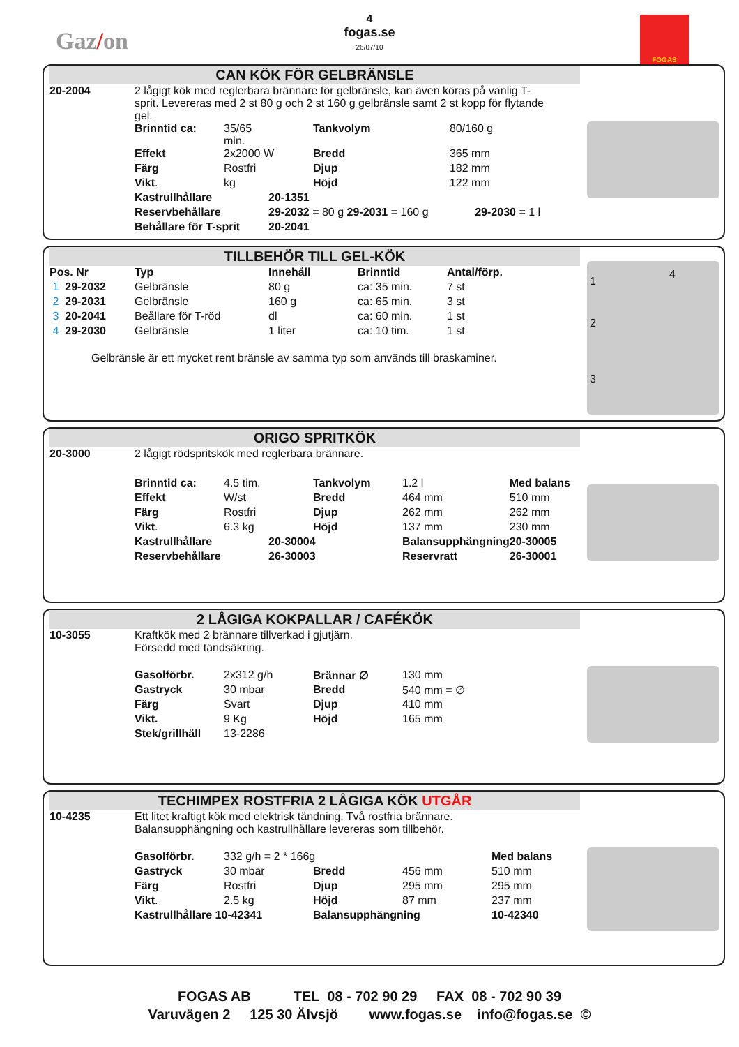Gaz/on
4
fogas.se
26/07/10
FOGAS
CAN KÖK FÖR GELBRÄNSLE
| 20-2004 | 2 lågigt kök med reglerbara brännare för gelbränsle, kan även köras på vanlig T-sprit. Levereras med 2 st 80 g och 2 st 160 g gelbränsle samt 2 st kopp för flytande gel. | | | | |
| | Brinntid ca: | 35/65 min. | | Tankvolym | 80/160 g |
| | Effekt | 2x2000 W | | Bredd | 365 mm |
| | Färg | Rostfri | | Djup | 182 mm |
| | Vikt . | kg | | Höjd | 122 mm |
| | Kastrullhållare | | 20-1351 | | |
| | Reservbehållare | | 29-2032 = 80 g 29-2031 = 160 g 29-2030 = 1 l | | |
| | Behållare för T-sprit | | 20-2041 | | |
TILLBEHÖR TILL GEL-KÖK
1
2
3
4
| Pos. Nr | Typ | Innehåll | Brinntid | Antal/förp. |
| 1 29-2032 | Gelbränsle | 80 g | ca: 35 min. | 7 st |
| 2 29-2031 | Gelbränsle | 160 g | ca: 65 min. | 3 st |
| 3 20-2041 | Beållare för T-röd | dl | ca: 60 min. | 1 st |
| 4 29-2030 | Gelbränsle | 1 liter | ca: 10 tim. | 1 st |
Gelbränsle är ett mycket rent bränsle av samma typ som används till braskaminer.
ORIGO SPRITKÖK
| 20-3000 | 2 lågigt rödspritskök med reglerbara brännare. | | | | | |
| | Brinntid ca: | 4.5 tim. | | Tankvolym | 1.2 l | Med balans |
| | Effekt | W/st | | Bredd | 464 mm | 510 mm |
| | Färg | Rostfri | | Djup | 262 mm | 262 mm |
| | Vikt . | 6.3 kg | | Höjd | 137 mm | 230 mm |
| | Kastrullhållare | | 20-30004 | | Balansupphängning | 20-30005 |
| | Reservbehållare | | 26-30003 | | Reservratt | 26-30001 |
2 LÅGIGA KOKPALLAR / CAFÉKÖK
| 10-3055 | Kraftkök med 2 brännare tillverkad i gjutjärn. Försedd med tändsäkring. | | | |
| | Gasolförbr. | 2x312 g/h | Brännar ∅ | 130 mm |
| | Gastryck | 30 mbar | Bredd | 540 mm = ∅ |
| | Färg | Svart | Djup | 410 mm |
| | Vikt. | 9 Kg | Höjd | 165 mm |
| | Stek/grillhäll | 13-2286 | | |
TECHIMPEX ROSTFRIA 2 LÅGIGA KÖK UTGÅR
| 10-4235 | Ett litet kraftigt kök med elektrisk tändning. Två rostfria brännare. Balansupphängning och kastrullhållare levereras som tillbehör. | | | | |
| | Gasolförbr. | 332 g/h = 2 * 166g | | | Med balans |
| | Gastryck | 30 mbar | Bredd | 456 mm | 510 mm |
| | Färg | Rostfri | Djup | 295 mm | 295 mm |
| | Vikt . | 2.5 kg | Höjd | 87 mm | 237 mm |
| | Kastrullhållare 10-42341 | | Balansupphängning | | 10-42340 |
FOGAS AB TEL 08 - 702 90 29 FAX 08 - 702 90 39
Varuvägen 2 125 30 Älvsjö www.fogas.se info@fogas.se ©